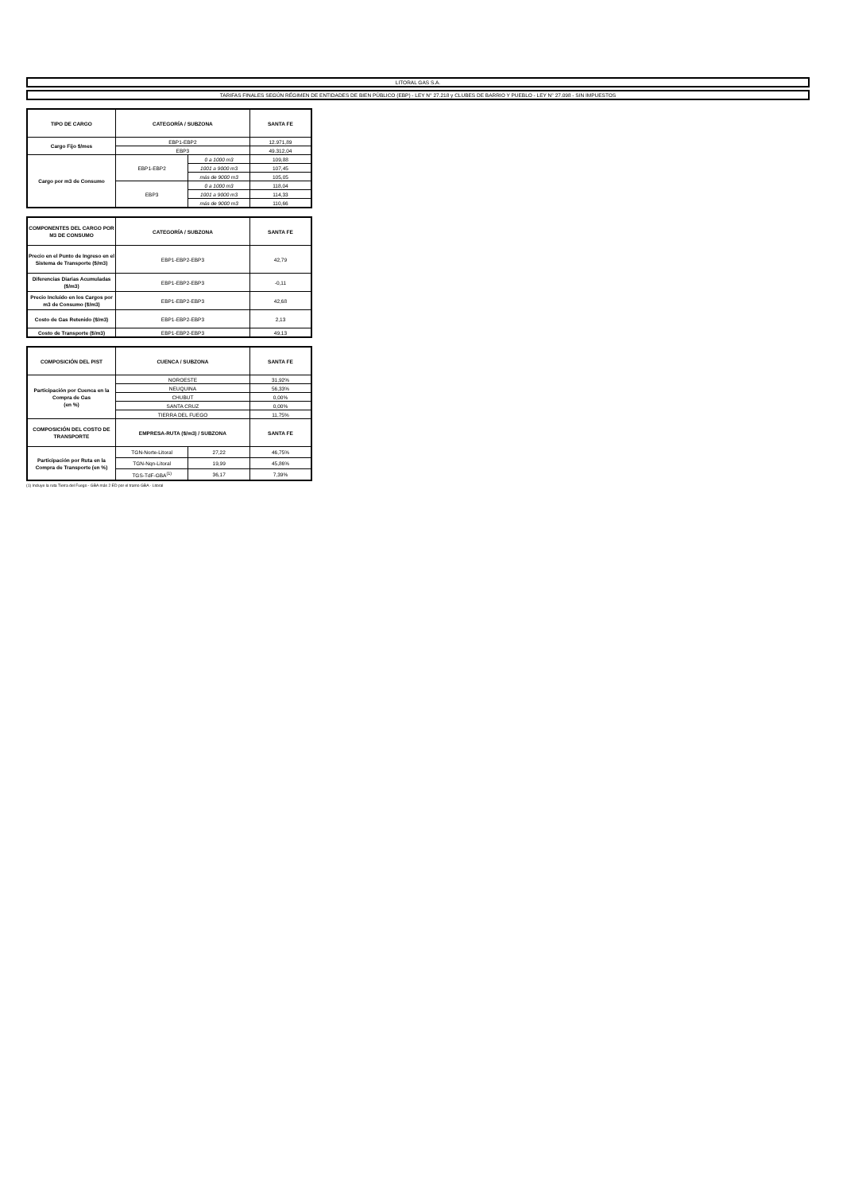LITORAL GAS S.A.
TARIFAS FINALES SEGÚN RÉGIMEN DE ENTIDADES DE BIEN PÚBLICO (EBP) - LEY N° 27.218 y CLUBES DE BARRIO Y PUEBLO - LEY N° 27.098 - SIN IMPUESTOS
| TIPO DE CARGO | CATEGORÍA / SUBZONA | | SANTA FE |
| --- | --- | --- | --- |
| Cargo Fijo $/mes | EBP1-EBP2 | | 12.971,89 |
| | EBP3 | | 49.312,04 |
| Cargo por m3 de Consumo | EBP1-EBP2 | 0 a 1000 m3 | 109,88 |
| | | 1001 a 9000 m3 | 107,45 |
| | | más de 9000 m3 | 105,05 |
| | EBP3 | 0 a 1000 m3 | 118,04 |
| | | 1001 a 9000 m3 | 114,33 |
| | | más de 9000 m3 | 110,66 |
| COMPONENTES DEL CARGO POR M3 DE CONSUMO | CATEGORÍA / SUBZONA | SANTA FE |
| --- | --- | --- |
| Precio en el Punto de Ingreso en el Sistema de Transporte ($/m3) | EBP1-EBP2-EBP3 | 42,79 |
| Diferencias Diarias Acumuladas ($/m3) | EBP1-EBP2-EBP3 | -0,11 |
| Precio Incluido en los Cargos por m3 de Consumo ($/m3) | EBP1-EBP2-EBP3 | 42,68 |
| Costo de Gas Retenido ($/m3) | EBP1-EBP2-EBP3 | 2,13 |
| Costo de Transporte ($/m3) | EBP1-EBP2-EBP3 | 49,13 |
| COMPOSICIÓN DEL PIST | CUENCA / SUBZONA | | SANTA FE |
| --- | --- | --- | --- |
| Participación por Cuenca en la Compra de Gas (en %) | NOROESTE | | 31,92% |
| | NEUQUINA | | 56,33% |
| | CHUBUT | | 0,00% |
| | SANTA CRUZ | | 0,00% |
| | TIERRA DEL FUEGO | | 11,75% |
| COMPOSICIÓN DEL COSTO DE TRANSPORTE | EMPRESA-RUTA ($/m3) / SUBZONA | | SANTA FE |
| Participación por Ruta en la Compra de Transporte (en %) | TGN-Norte-Litoral | 27,22 | 46,75% |
| | TGN-Nqn-Litoral | 19,99 | 45,86% |
| | TGS-TdF-GBA<sup>(1)</sup> | 36,17 | 7,39% |
(1) Incluye la ruta Tierra del Fuego - GBA más 2 ED por el tramo GBA - Litoral